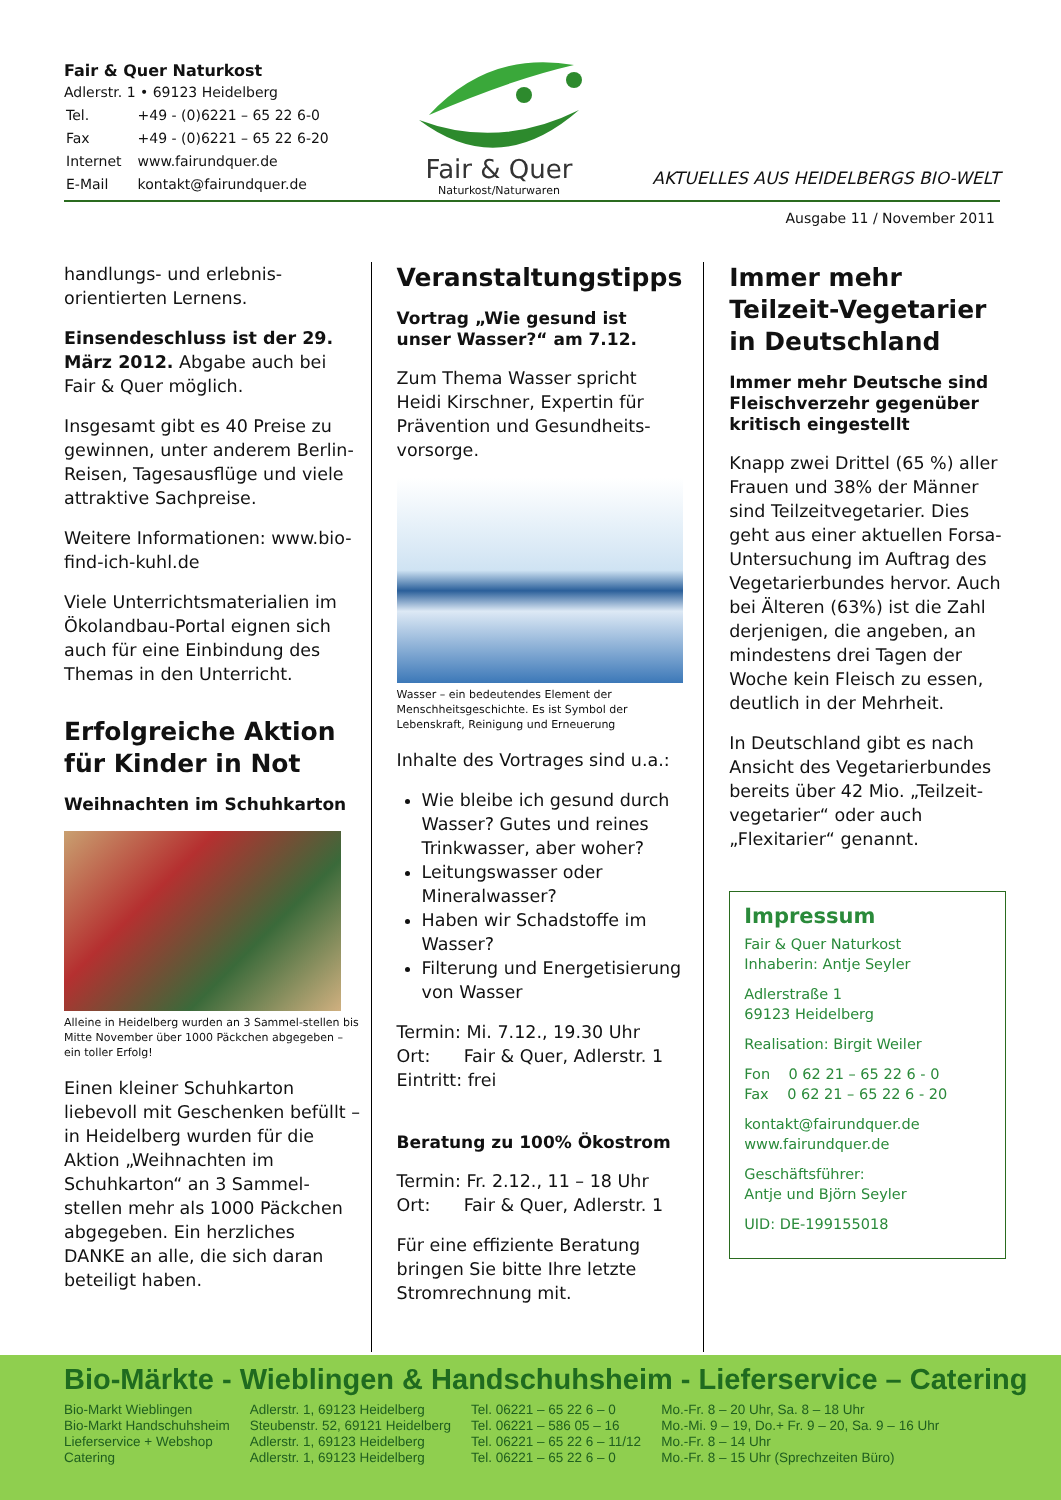Fair & Quer Naturkost
Adlerstr. 1 • 69123 Heidelberg
| Tel. | +49 - (0)6221 – 65 22 6-0 |
| Fax | +49 - (0)6221 – 65 22 6-20 |
| Internet | www.fairundquer.de |
| E-Mail | kontakt@fairundquer.de |
Fair & Quer
Naturkost/Naturwaren
AKTUELLES AUS HEIDELBERGS BIO-WELT
Ausgabe 11 / November 2011
handlungs- und erlebnis-orientierten Lernens.
Einsendeschluss ist der 29. März 2012. Abgabe auch bei Fair & Quer möglich.
Insgesamt gibt es 40 Preise zu gewinnen, unter anderem Berlin-Reisen, Tagesausflüge und viele attraktive Sachpreise.
Weitere Informationen: www.bio-find-ich-kuhl.de
Viele Unterrichtsmaterialien im Ökolandbau-Portal eignen sich auch für eine Einbindung des Themas in den Unterricht.
Erfolgreiche Aktion für Kinder in Not
Weihnachten im Schuhkarton
Alleine in Heidelberg wurden an 3 Sammel-stellen bis Mitte November über 1000 Päckchen abgegeben – ein toller Erfolg!
Einen kleiner Schuhkarton liebevoll mit Geschenken befüllt – in Heidelberg wurden für die Aktion „Weihnachten im Schuhkarton“ an 3 Sammel-stellen mehr als 1000 Päckchen abgegeben. Ein herzliches DANKE an alle, die sich daran beteiligt haben.
Veranstaltungstipps
Vortrag „Wie gesund ist unser Wasser?“ am 7.12.
Zum Thema Wasser spricht Heidi Kirschner, Expertin für Prävention und Gesundheits-vorsorge.
Wasser – ein bedeutendes Element der Menschheitsgeschichte. Es ist Symbol der Lebenskraft, Reinigung und Erneuerung
Inhalte des Vortrages sind u.a.:
Wie bleibe ich gesund durch Wasser? Gutes und reines Trinkwasser, aber woher?
Leitungswasser oder Mineralwasser?
Haben wir Schadstoffe im Wasser?
Filterung und Energetisierung von Wasser
Termin: Mi. 7.12., 19.30 Uhr
Ort: Fair & Quer, Adlerstr. 1
Eintritt: frei
Beratung zu 100% Ökostrom
Termin: Fr. 2.12., 11 – 18 Uhr
Ort: Fair & Quer, Adlerstr. 1
Für eine effiziente Beratung bringen Sie bitte Ihre letzte Stromrechnung mit.
Immer mehr Teilzeit-Vegetarier in Deutschland
Immer mehr Deutsche sind Fleischverzehr gegenüber kritisch eingestellt
Knapp zwei Drittel (65 %) aller Frauen und 38% der Männer sind Teilzeitvegetarier. Dies geht aus einer aktuellen Forsa-Untersuchung im Auftrag des Vegetarierbundes hervor. Auch bei Älteren (63%) ist die Zahl derjenigen, die angeben, an mindestens drei Tagen der Woche kein Fleisch zu essen, deutlich in der Mehrheit.
In Deutschland gibt es nach Ansicht des Vegetarierbundes bereits über 42 Mio. „Teilzeit-vegetarier“ oder auch „Flexitarier“ genannt.
Impressum
Fair & Quer Naturkost
Inhaberin: Antje Seyler
Adlerstraße 1
69123 Heidelberg
Realisation: Birgit Weiler
Fon 0 62 21 – 65 22 6 - 0
Fax 0 62 21 – 65 22 6 - 20
kontakt@fairundquer.de
www.fairundquer.de
Geschäftsführer:
Antje und Björn Seyler
UID: DE-199155018
Bio-Märkte - Wieblingen & Handschuhsheim - Lieferservice – Catering
| Bio-Markt Wieblingen | Adlerstr. 1, 69123 Heidelberg | Tel. 06221 – 65 22 6 – 0 | Mo.-Fr. 8 – 20 Uhr, Sa. 8 – 18 Uhr |
| Bio-Markt Handschuhsheim | Steubenstr. 52, 69121 Heidelberg | Tel. 06221 – 586 05 – 16 | Mo.-Mi. 9 – 19, Do.+ Fr. 9 – 20, Sa. 9 – 16 Uhr |
| Lieferservice + Webshop | Adlerstr. 1, 69123 Heidelberg | Tel. 06221 – 65 22 6 – 11/12 | Mo.-Fr. 8 – 14 Uhr |
| Catering | Adlerstr. 1, 69123 Heidelberg | Tel. 06221 – 65 22 6 – 0 | Mo.-Fr. 8 – 15 Uhr (Sprechzeiten Büro) |